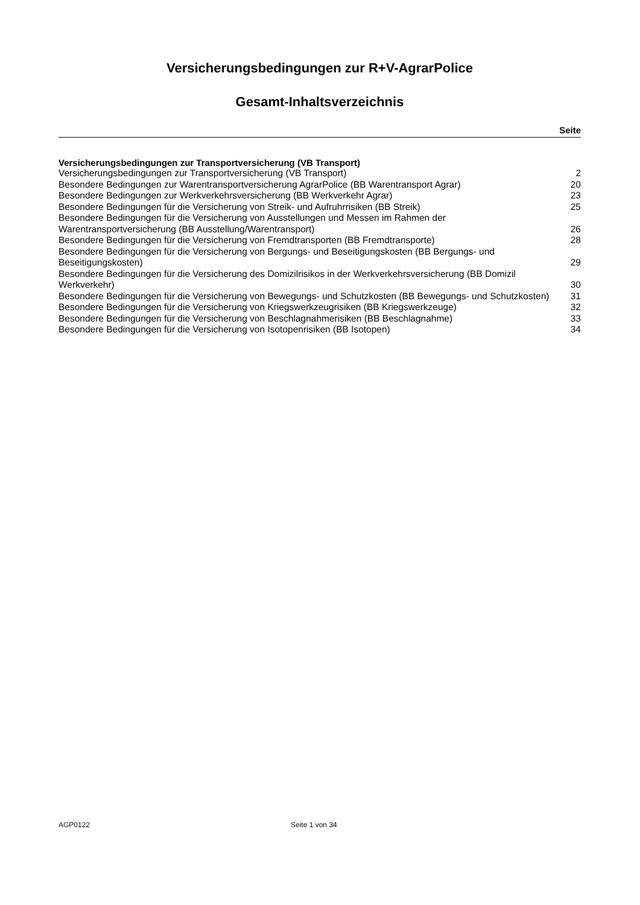Versicherungsbedingungen zur R+V-AgrarPolice
Gesamt-Inhaltsverzeichnis
Seite
Versicherungsbedingungen zur Transportversicherung (VB Transport)
| Versicherungsbedingungen zur Transportversicherung (VB Transport) | 2 |
| Besondere Bedingungen zur Warentransportversicherung AgrarPolice (BB Warentransport Agrar) | 20 |
| Besondere Bedingungen zur Werkverkehrsversicherung (BB Werkverkehr Agrar) | 23 |
| Besondere Bedingungen für die Versicherung von Streik- und Aufruhrrisiken (BB Streik) | 25 |
| Besondere Bedingungen für die Versicherung von Ausstellungen und Messen im Rahmen der Warentransportversicherung (BB Ausstellung/Warentransport) | 26 |
| Besondere Bedingungen für die Versicherung von Fremdtransporten (BB Fremdtransporte) | 28 |
| Besondere Bedingungen für die Versicherung von Bergungs- und Beseitigungskosten (BB Bergungs- und Beseitigungskosten) | 29 |
| Besondere Bedingungen für die Versicherung des Domizilrisikos in der Werkverkehrsversicherung (BB Domizil Werkverkehr) | 30 |
| Besondere Bedingungen für die Versicherung von Bewegungs- und Schutzkosten (BB Bewegungs- und Schutzkosten) | 31 |
| Besondere Bedingungen für die Versicherung von Kriegswerkzeugrisiken (BB Kriegswerkzeuge) | 32 |
| Besondere Bedingungen für die Versicherung von Beschlagnahmerisiken (BB Beschlagnahme) | 33 |
| Besondere Bedingungen für die Versicherung von Isotopenrisiken (BB Isotopen) | 34 |
AGP0122 Seite 1 von 34